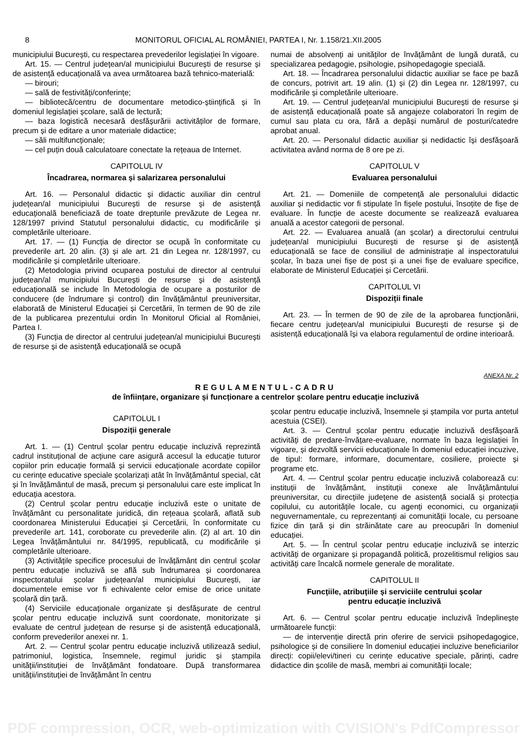8 MONITORUL OFICIAL AL ROMÂNIEI, PARTEA I, Nr. 1.158/21.XII.2005
municipiului București, cu respectarea prevederilor legislației în vigoare.
Art. 15. — Centrul județean/al municipiului București de resurse și de asistență educațională va avea următoarea bază tehnico-materială:
— birouri;
— sală de festivități/conferințe;
— bibliotecă/centru de documentare metodico-științifică și în domeniul legislației școlare, sală de lectură;
— baza logistică necesară desfășurării activităților de formare, precum și de editare a unor materiale didactice;
— săli multifuncționale;
— cel puțin două calculatoare conectate la rețeaua de Internet.
CAPITOLUL IV
Încadrarea, normarea și salarizarea personalului
Art. 16. — Personalul didactic și didactic auxiliar din centrul județean/al municipiului București de resurse și de asistență educațională beneficiază de toate drepturile prevăzute de Legea nr. 128/1997 privind Statutul personalului didactic, cu modificările și completările ulterioare.
Art. 17. — (1) Funcția de director se ocupă în conformitate cu prevederile art. 20 alin. (3) și ale art. 21 din Legea nr. 128/1997, cu modificările și completările ulterioare.
(2) Metodologia privind ocuparea postului de director al centrului județean/al municipiului București de resurse și de asistență educațională se include în Metodologia de ocupare a posturilor de conducere (de îndrumare și control) din învățământul preuniversitar, elaborată de Ministerul Educației și Cercetării, în termen de 90 de zile de la publicarea prezentului ordin în Monitorul Oficial al României, Partea I.
(3) Funcția de director al centrului județean/al municipiului București de resurse și de asistență educațională se ocupă
numai de absolvenți ai unităților de învățământ de lungă durată, cu specializarea pedagogie, psihologie, psihopedagogie specială.
Art. 18. — Încadrarea personalului didactic auxiliar se face pe bază de concurs, potrivit art. 19 alin. (1) și (2) din Legea nr. 128/1997, cu modificările și completările ulterioare.
Art. 19. — Centrul județean/al municipiului București de resurse și de asistență educațională poate să angajeze colaboratori în regim de cumul sau plata cu ora, fără a depăși numărul de posturi/catedre aprobat anual.
Art. 20. — Personalul didactic auxiliar și nedidactic își desfășoară activitatea având norma de 8 ore pe zi.
CAPITOLUL V
Evaluarea personalului
Art. 21. — Domeniile de competență ale personalului didactic auxiliar și nedidactic vor fi stipulate în fișele postului, însoțite de fișe de evaluare. În funcție de aceste documente se realizează evaluarea anuală a acestor categorii de personal.
Art. 22. — Evaluarea anuală (an școlar) a directorului centrului județean/al municipiului București de resurse și de asistență educațională se face de consiliul de administrație al inspectoratului școlar, în baza unei fișe de post și a unei fișe de evaluare specifice, elaborate de Ministerul Educației și Cercetării.
CAPITOLUL VI
Dispoziții finale
Art. 23. — În termen de 90 de zile de la aprobarea funcționării, fiecare centru județean/al municipiului București de resurse și de asistență educațională își va elabora regulamentul de ordine interioară.
ANEXA Nr. 2
REGULAMENTUL-CADRU
de înființare, organizare și funcționare a centrelor școlare pentru educație incluzivă
CAPITOLUL I
Dispoziții generale
Art. 1. — (1) Centrul școlar pentru educație incluzivă reprezintă cadrul instituțional de acțiune care asigură accesul la educație tuturor copiilor prin educație formală și servicii educaționale acordate copiilor cu cerințe educative speciale școlarizați atât în învățământul special, cât și în învățământul de masă, precum și personalului care este implicat în educația acestora.
(2) Centrul școlar pentru educație incluzivă este o unitate de învățământ cu personalitate juridică, din rețeaua școlară, aflată sub coordonarea Ministerului Educației și Cercetării, în conformitate cu prevederile art. 141, coroborate cu prevederile alin. (2) al art. 10 din Legea învățământului nr. 84/1995, republicată, cu modificările și completările ulterioare.
(3) Activitățile specifice procesului de învățământ din centrul școlar pentru educație incluzivă se află sub îndrumarea și coordonarea inspectoratului școlar județean/al municipiului București, iar documentele emise vor fi echivalente celor emise de orice unitate școlară din țară.
(4) Serviciile educaționale organizate și desfășurate de centrul școlar pentru educație incluzivă sunt coordonate, monitorizate și evaluate de centrul județean de resurse și de asistență educațională, conform prevederilor anexei nr. 1.
Art. 2. — Centrul școlar pentru educație incluzivă utilizează sediul, patrimoniul, logistica, însemnele, regimul juridic și ștampila unității/instituției de învățământ fondatoare. După transformarea unității/instituției de învățământ în centru
școlar pentru educație incluzivă, însemnele și ștampila vor purta antetul acestuia (CSEI).
Art. 3. — Centrul școlar pentru educație incluzivă desfășoară activități de predare-învățare-evaluare, normate în baza legislației în vigoare, și dezvoltă servicii educaționale în domeniul educației incuzive, de tipul: formare, informare, documentare, cosiliere, proiecte și programe etc.
Art. 4. — Centrul școlar pentru educație incluzivă colaborează cu: instituții de învățământ, instituții conexe ale învățământului preuniversitar, cu direcțiile județene de asistență socială și protecția copilului, cu autoritățile locale, cu agenți economici, cu organizații neguvernamentale, cu reprezentanți ai comunității locale, cu persoane fizice din țară și din străinătate care au preocupări în domeniul educației.
Art. 5. — În centrul școlar pentru educație incluzivă se interzic activități de organizare și propagandă politică, prozelitismul religios sau activități care încalcă normele generale de moralitate.
CAPITOLUL II
Funcțiile, atribuțiile și serviciile centrului școlar
pentru educație incluzivă
Art. 6. — Centrul școlar pentru educație incluzivă îndeplinește următoarele funcții:
— de intervenție directă prin oferire de servicii psihopedagogice, psihologice și de consiliere în domeniul educației incluzive beneficiarilor direcți: copii/elevi/tineri cu cerințe educative speciale, părinți, cadre didactice din școlile de masă, membri ai comunității locale;
PDF compression, OCR, web-optimization with CVISION's PdfCompressor